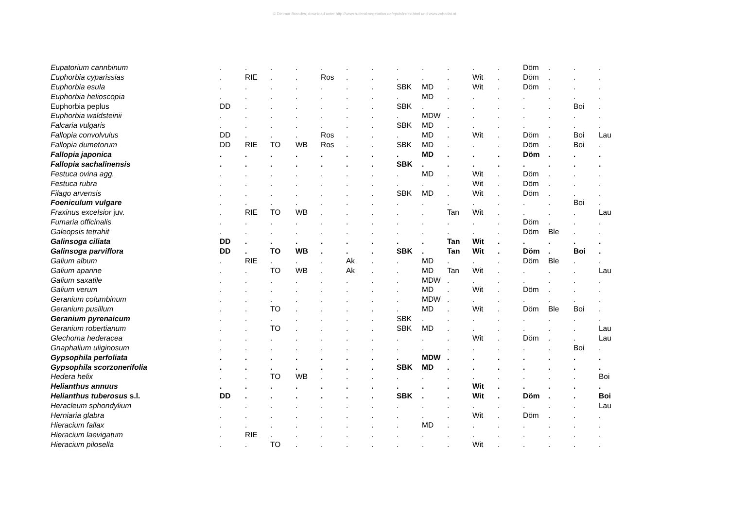© Dietmar Brandes; download unter http://www.ruderal-vegetation.de/epub/index.html und www.zobodat.at
| Eupatorium cannbinum | . | . | . | . | . | . | . | . | . | . | . | . | Döm | . | . | . |
| Euphorbia cyparissias | . | RIE | . | . | Ros | . | . | . | . | . | Wit | . | Döm | . | . | . |
| Euphorbia esula | . | . | . | . | . | . | . | SBK | MD | . | Wit | . | Döm | . | . | . |
| Euphorbia helioscopia | . | . | . | . | . | . | . | . | MD | . | . | . | . | . | . | . |
| Euphorbia peplus | DD | . | . | . | . | . | . | SBK | . | . | . | . | . | . | Boi | . |
| Euphorbia waldsteinii | . | . | . | . | . | . | . | . | MDW | . | . | . | . | . | . | . |
| Falcaria vulgaris | . | . | . | . | . | . | . | SBK | MD | . | . | . | . | . | . | . |
| Fallopia convolvulus | DD | . | . | . | Ros | . | . | . | MD | . | Wit | . | Döm | . | Boi | Lau |
| Fallopia dumetorum | DD | RIE | TO | WB | Ros | . | . | SBK | MD | . | . | . | Döm | . | Boi | . |
| Fallopia japonica | . | . | . | . | . | . | . | . | MD | . | . | . | Döm | . | . | . |
| Fallopia sachalinensis | . | . | . | . | . | . | . | SBK | . | . | . | . | . | . | . | . |
| Festuca ovina agg. | . | . | . | . | . | . | . | . | MD | . | Wit | . | Döm | . | . | . |
| Festuca rubra | . | . | . | . | . | . | . | . | . | . | Wit | . | Döm | . | . | . |
| Filago arvensis | . | . | . | . | . | . | . | SBK | MD | . | Wit | . | Döm | . | . | . |
| Foeniculum vulgare | . | . | . | . | . | . | . | . | . | . | . | . | . | . | Boi | . |
| Fraxinus excelsior juv. | . | RIE | TO | WB | . | . | . | . | . | Tan | Wit | . | . | . | . | Lau |
| Fumaria officinalis | . | . | . | . | . | . | . | . | . | . | . | . | Döm | . | . | . |
| Galeopsis tetrahit | . | . | . | . | . | . | . | . | . | . | . | . | Döm | Ble | . | . |
| Galinsoga ciliata | DD | . | . | . | . | . | . | . | . | Tan | Wit | . | . | . | . | . |
| Galinsoga parviflora | DD | . | TO | WB | . | . | . | SBK | . | Tan | Wit | . | Döm | . | Boi | . |
| Galium album | . | RIE | . | . | . | Ak | . | . | MD | . | . | . | Döm | Ble | . | . |
| Galium aparine | . | . | TO | WB | . | Ak | . | . | MD | Tan | Wit | . | . | . | . | Lau |
| Galium saxatile | . | . | . | . | . | . | . | . | MDW | . | . | . | . | . | . | . |
| Galium verum | . | . | . | . | . | . | . | . | MD | . | Wit | . | Döm | . | . | . |
| Geranium columbinum | . | . | . | . | . | . | . | . | MDW | . | . | . | . | . | . | . |
| Geranium pusillum | . | . | TO | . | . | . | . | . | MD | . | Wit | . | Döm | Ble | Boi | . |
| Geranium pyrenaicum | . | . | . | . | . | . | . | SBK | . | . | . | . | . | . | . | . |
| Geranium robertianum | . | . | TO | . | . | . | . | SBK | MD | . | . | . | . | . | . | Lau |
| Glechoma hederacea | . | . | . | . | . | . | . | . | . | . | Wit | . | Döm | . | . | Lau |
| Gnaphalium uliginosum | . | . | . | . | . | . | . | . | . | . | . | . | . | . | Boi | . |
| Gypsophila perfoliata | . | . | . | . | . | . | . | . | MDW | . | . | . | . | . | . | . |
| Gypsophila scorzonerifolia | . | . | . | . | . | . | . | SBK | MD | . | . | . | . | . | . | . |
| Hedera helix | . | . | TO | WB | . | . | . | . | . | . | . | . | . | . | . | Boi |
| Helianthus annuus | . | . | . | . | . | . | . | . | . | . | Wit | . | . | . | . | . |
| Helianthus tuberosus s.l. | DD | . | . | . | . | . | . | SBK | . | . | Wit | . | Döm | . | . | Boi |
| Heracleum sphondylium | . | . | . | . | . | . | . | . | . | . | . | . | . | . | . | Lau |
| Herniaria glabra | . | . | . | . | . | . | . | . | . | . | Wit | . | Döm | . | . | . |
| Hieracium fallax | . | . | . | . | . | . | . | . | MD | . | . | . | . | . | . | . |
| Hieracium laevigatum | . | RIE | . | . | . | . | . | . | . | . | . | . | . | . | . | . |
| Hieracium pilosella | . | . | TO | . | . | . | . | . | . | . | Wit | . | . | . | . | . |